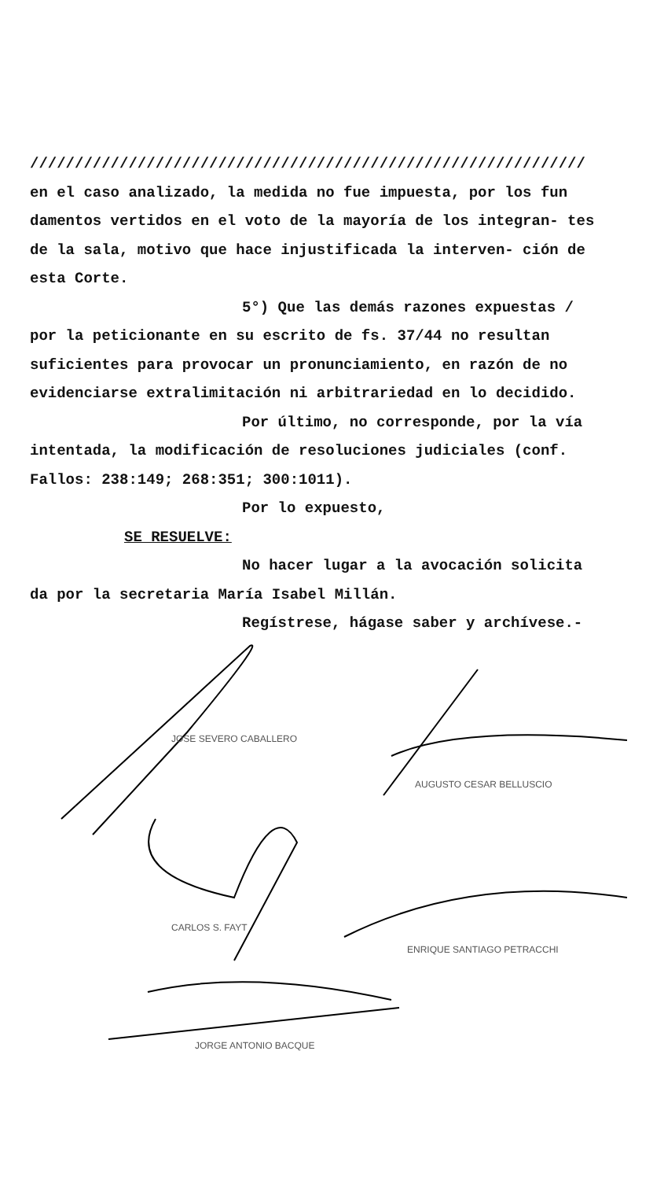//////////////////////////////////////////////////////////////
en el caso analizado, la medida no fue impuesta, por los fun damentos vertidos en el voto de la mayoría de los integran- tes de la sala, motivo que hace injustificada la interven- ción de esta Corte.
5°) Que las demás razones expuestas /
por la peticionante en su escrito de fs. 37/44 no resultan suficientes para provocar un pronunciamiento, en razón de no evidenciarse extralimitación ni arbitrariedad en lo decidido.
Por último, no corresponde, por la vía
intentada, la modificación de resoluciones judiciales (conf. Fallos: 238:149; 268:351; 300:1011).
Por lo expuesto,
SE RESUELVE:
No hacer lugar a la avocación solicita
da por la secretaria María Isabel Millán.
Regístrese, hágase saber y archívese.-
JOSE SEVERO CABALLERO
AUGUSTO CESAR BELLUSCIO
CARLOS S. FAYT
ENRIQUE SANTIAGO PETRACCHI
JORGE ANTONIO BACQUE